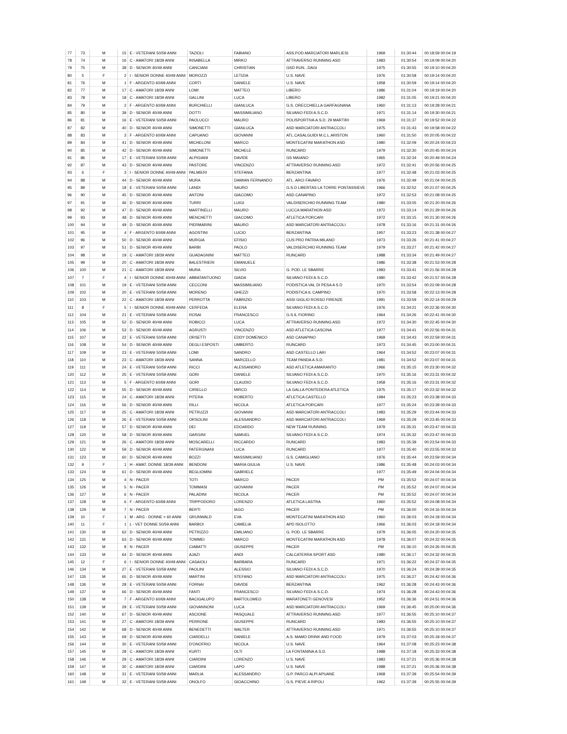| 77 | 73 | M | 15 | E - VETERANI 50/59 ANNI | TAZIOLI | FABIANO | ASS.POD.MARCIATORI MARLIESI | 1969 | 01:30:44 | 00:18:59 00:04:19 |
| 78 | 74 | M | 16 | C - AMATORI 18/39 ANNI | INSABELLA | MIRKO | ATTRAVERSO RUNNING ASD | 1983 | 01:30:54 | 00:19:09 00:04:20 |
| 79 | 75 | M | 38 | D - SENIOR 40/49 ANNI | CANCIANI | CHRISTIAN | GSD RUN...DAGI | 1975 | 01:30:55 | 00:19:10 00:04:20 |
| 80 | 5 | F | 2 | I - SENIOR DONNE 40/49 ANNI | MOROZZI | LETIZIA | U.S. NAVE | 1976 | 01:30:58 | 00:19:14 00:04:20 |
| 81 | 76 | M | 1 | F - ARGENTO 60/69 ANNI | CORTI | DANIELE | U.S. NAVE | 1958 | 01:30:59 | 00:19:14 00:04:20 |
| 82 | 77 | M | 17 | C - AMATORI 18/39 ANNI | LOMI | MATTEO | LIBERO | 1986 | 01:31:04 | 00:19:19 00:04:20 |
| 83 | 78 | M | 18 | C - AMATORI 18/39 ANNI | GALLINI | LUCA | LIBERO | 1982 | 01:31:05 | 00:19:21 00:04:20 |
| 84 | 79 | M | 2 | F - ARGENTO 60/69 ANNI | BURCHIELLI | GIANLUCA | G.S. ORECCHIELLA GARFAGNANA | 1960 | 01:31:13 | 00:19:28 00:04:21 |
| 85 | 80 | M | 39 | D - SENIOR 40/49 ANNI | DOTTI | MASSIMILIANO | SILVANO FEDI A.S.C.D. | 1971 | 01:31:14 | 00:19:30 00:04:21 |
| 86 | 81 | M | 16 | E - VETERANI 50/59 ANNI | PAOLUCCI | MAURO | POLISPORTIVA A.S.D. 29 MARTIRI | 1969 | 01:31:37 | 00:19:52 00:04:22 |
| 87 | 82 | M | 40 | D - SENIOR 40/49 ANNI | SIMONETTI | GIANLUCA | ASD MARCIATORI ANTRACCOLI | 1975 | 01:31:43 | 00:19:58 00:04:22 |
| 88 | 83 | M | 3 | F - ARGENTO 60/69 ANNI | CAPUANO | GIOVANNI | ATL.CASALGUIDI M.C.L.ARISTON | 1960 | 01:31:50 | 00:20:05 00:04:22 |
| 89 | 84 | M | 41 | D - SENIOR 40/49 ANNI | MICHELONI | MARCO | MONTECATINI MARATHON ASD | 1980 | 01:32:09 | 00:20:24 00:04:23 |
| 90 | 85 | M | 42 | D - SENIOR 40/49 ANNI | SIMONETTI | MICHELE | RUNCARD | 1979 | 01:32:30 | 00:20:45 00:04:24 |
| 91 | 86 | M | 17 | E - VETERANI 50/59 ANNI | ALPIGIANI | DAVIDE | GS MAIANO | 1965 | 01:32:34 | 00:20:49 00:04:24 |
| 92 | 87 | M | 43 | D - SENIOR 40/49 ANNI | PASTORE | VINCENZO | ATTRAVERSO RUNNING ASD | 1972 | 01:32:41 | 00:20:56 00:04:25 |
| 93 | 6 | F | 3 | I - SENIOR DONNE 40/49 ANNI | PALMIERI | STEFANIA | BERZANTINA | 1977 | 01:32:48 | 00:21:03 00:04:25 |
| 94 | 88 | M | 44 | D - SENIOR 40/49 ANNI | MURA | DAMIAN FERNANDO | ATL. ARCI FAVARO | 1976 | 01:32:49 | 00:21:04 00:04:25 |
| 95 | 89 | M | 18 | E - VETERANI 50/59 ANNI | LANDI | SAURO | G.S.D LIBERTAS LA TORRE PONTASSIEVE | 1966 | 01:32:52 | 00:21:07 00:04:25 |
| 96 | 90 | M | 45 | D - SENIOR 40/49 ANNI | ANTONI | GIACOMO | ASD CANAPINO | 1972 | 01:32:53 | 00:21:08 00:04:25 |
| 97 | 91 | M | 46 | D - SENIOR 40/49 ANNI | TURRI | LUIGI | VALDISERCHIO RUNNING TEAM | 1980 | 01:33:05 | 00:21:20 00:04:26 |
| 98 | 92 | M | 47 | D - SENIOR 40/49 ANNI | MARTINELLI | MAURO | LUCCA MARATHON ASD | 1972 | 01:33:14 | 00:21:29 00:04:26 |
| 99 | 93 | M | 48 | D - SENIOR 40/49 ANNI | MENCHETTI | GIACOMO | ATLETICA PORCARI | 1972 | 01:33:15 | 00:21:30 00:04:26 |
| 100 | 94 | M | 49 | D - SENIOR 40/49 ANNI | PIERMARINI | MAURO | ASD MARCIATORI ANTRACCOLI | 1978 | 01:33:16 | 00:21:31 00:04:26 |
| 101 | 95 | M | 4 | F - ARGENTO 60/69 ANNI | AGOSTINI | LUCIO | BERZANTINA | 1957 | 01:33:23 | 00:21:38 00:04:27 |
| 102 | 96 | M | 50 | D - SENIOR 40/49 ANNI | MURGIA | EFISIO | CUS PRO PATRIA MILANO | 1973 | 01:33:26 | 00:21:41 00:04:27 |
| 103 | 97 | M | 51 | D - SENIOR 40/49 ANNI | BARBI | PAOLO | VALDISERCHIO RUNNING TEAM | 1979 | 01:33:27 | 00:21:42 00:04:27 |
| 104 | 98 | M | 19 | C - AMATORI 18/39 ANNI | GUADAGNINI | MATTEO | RUNCARD | 1988 | 01:33:34 | 00:21:49 00:04:27 |
| 105 | 99 | M | 20 | C - AMATORI 18/39 ANNI | BALESTRIERI | EMANUELE | | 1986 | 01:33:38 | 00:21:53 00:04:28 |
| 106 | 100 | M | 21 | C - AMATORI 18/39 ANNI | MURA | SILVIO | G. POD. LE SBARRE | 1983 | 01:33:41 | 00:21:56 00:04:28 |
| 107 | 7 | F | 4 | I - SENIOR DONNE 40/49 ANNI | ABBATANTUONO | GIADA | SILVANO FEDI A.S.C.D. | 1980 | 01:33:42 | 00:21:57 00:04:28 |
| 108 | 101 | M | 19 | E - VETERANI 50/59 ANNI | CECCONI | MASSIMILIANO | PODISTICA VAL DI PESA A S D | 1970 | 01:33:54 | 00:22:09 00:04:28 |
| 109 | 102 | M | 20 | E - VETERANI 50/59 ANNI | MORENO | GHEZZI | PODISTICA IL CAMPINO | 1970 | 01:33:58 | 00:22:13 00:04:28 |
| 110 | 103 | M | 22 | C - AMATORI 18/39 ANNI | PERROTTA | FABRIZIO | ASSI GIGLIO ROSSO FIRENZE | 1991 | 01:33:59 | 00:22:14 00:04:29 |
| 111 | 8 | F | 5 | I - SENIOR DONNE 40/49 ANNI | CERFEDA | ELENA | SILVANO FEDI A.S.C.D. | 1976 | 01:34:21 | 00:22:36 00:04:30 |
| 112 | 104 | M | 21 | E - VETERANI 50/59 ANNI | ROSAI | FRANCESCO | G.S.IL FIORINO | 1964 | 01:34:26 | 00:22:41 00:04:30 |
| 113 | 105 | M | 52 | D - SENIOR 40/49 ANNI | ROBICCI | LUCA | ATTRAVERSO RUNNING ASD | 1972 | 01:34:30 | 00:22:45 00:04:30 |
| 114 | 106 | M | 53 | D - SENIOR 40/49 ANNI | AGRUSTI | VINCENZO | ASD ATLETICA CASCINA | 1977 | 01:34:41 | 00:22:56 00:04:31 |
| 115 | 107 | M | 22 | E - VETERANI 50/59 ANNI | ORSETTI | EDDY DOMENICO | ASD CANAPINO | 1969 | 01:34:43 | 00:22:59 00:04:31 |
| 116 | 108 | M | 54 | D - SENIOR 40/49 ANNI | DEGLI ESPOSTI | UMBERTO | RUNCARD | 1973 | 01:34:45 | 00:23:00 00:04:31 |
| 117 | 109 | M | 23 | E - VETERANI 50/59 ANNI | LOMI | SANDRO | ASD CASTELLO LARI | 1964 | 01:34:52 | 00:23:07 00:04:31 |
| 118 | 110 | M | 23 | C - AMATORI 18/39 ANNI | SANNA | MARCELLO | TEAM PANDA A.S.D. | 1981 | 01:34:52 | 00:23:07 00:04:31 |
| 119 | 111 | M | 24 | E - VETERANI 50/59 ANNI | RICCI | ALESSANDRO | ASD ATLETICA AMARANTO | 1966 | 01:35:15 | 00:23:30 00:04:32 |
| 120 | 112 | M | 25 | E - VETERANI 50/59 ANNI | GORI | DANIELE | SILVANO FEDI A.S.C.D. | 1970 | 01:35:16 | 00:23:31 00:04:32 |
| 121 | 113 | M | 5 | F - ARGENTO 60/69 ANNI | GORI | CLAUDIO | SILVANO FEDI A.S.C.D. | 1958 | 01:35:16 | 00:23:31 00:04:32 |
| 122 | 114 | M | 55 | D - SENIOR 40/49 ANNI | CIRIELLO | MIRCO | LA GALLA PONTEDERA ATLETICA | 1975 | 01:35:17 | 00:23:32 00:04:32 |
| 123 | 115 | M | 24 | C - AMATORI 18/39 ANNI | PITERA | ROBERTO | ATLETICA CASTELLO | 1984 | 01:35:23 | 00:23:38 00:04:33 |
| 124 | 116 | M | 56 | D - SENIOR 40/49 ANNI | RILLI | NICOLA | ATLETICA PORCARI | 1977 | 01:35:24 | 00:23:39 00:04:33 |
| 125 | 117 | M | 25 | C - AMATORI 18/39 ANNI | PETRUZZI | GIOVANNI | ASD MARCIATORI ANTRACCOLI | 1983 | 01:35:29 | 00:23:44 00:04:33 |
| 126 | 118 | M | 26 | E - VETERANI 50/59 ANNI | ORSOLINI | ALESSANDRO | ASD MARCIATORI ANTRACCOLI | 1969 | 01:35:29 | 00:23:45 00:04:33 |
| 127 | 119 | M | 57 | D - SENIOR 40/49 ANNI | DEI | EDOARDO | NEW TEAM RUNNING | 1979 | 01:35:31 | 00:23:47 00:04:33 |
| 128 | 120 | M | 58 | D - SENIOR 40/49 ANNI | GARGINI | SAMUEL | SILVANO FEDI A.S.C.D. | 1974 | 01:35:32 | 00:23:47 00:04:33 |
| 129 | 121 | M | 26 | C - AMATORI 18/39 ANNI | MOSCARELLI | RICCARDO | RUNCARD | 1983 | 01:35:39 | 00:23:54 00:04:33 |
| 130 | 122 | M | 59 | D - SENIOR 40/49 ANNI | PATERGNANI | LUCA | RUNCARD | 1977 | 01:35:40 | 00:23:55 00:04:33 |
| 131 | 123 | M | 60 | D - SENIOR 40/49 ANNI | BOZZI | MASSIMILIANO | G.S. CAMIGLIANO | 1976 | 01:35:44 | 00:23:59 00:04:34 |
| 132 | 9 | F | 1 | H - AMAT. DONNE 18/39 ANNI | BENDONI | MARIA GIULIA | U.S. NAVE | 1986 | 01:35:48 | 00:24:03 00:04:34 |
| 133 | 124 | M | 61 | D - SENIOR 40/49 ANNI | BEGLIOMINI | GABRIELE | | 1977 | 01:35:49 | 00:24:04 00:04:34 |
| 134 | 125 | M | 4 | N - PACER | TOTI | MARCO | PACER | PM | 01:35:52 | 00:24:07 00:04:34 |
| 135 | 126 | M | 5 | N - PACER | TOMMASI | GIOVANNI | PACER | PM | 01:35:52 | 00:24:07 00:04:34 |
| 136 | 127 | M | 6 | N - PACER | PALADINI | NICOLA | PACER | PM | 01:35:52 | 00:24:07 00:04:34 |
| 137 | 128 | M | 6 | F - ARGENTO 60/69 ANNI | TRIPPODORO | LORENZO | ATLETICA LASTRA | 1960 | 01:35:52 | 00:24:08 00:04:34 |
| 138 | 129 | M | 7 | N - PACER | BERTI | IAGO | PACER | PM | 01:36:00 | 00:24:16 00:04:34 |
| 139 | 10 | F | 1 | M - ARG - DONNE > 60 ANNI | GRUNWALD | EVA | MONTECATINI MARATHON ASD | 1960 | 01:36:03 | 00:24:18 00:04:34 |
| 140 | 11 | F | 1 | L - VET DONNE 50/59 ANNI | BARBOI | CAMELIA | APD ISOLOTTO | 1966 | 01:36:03 | 00:24:18 00:04:34 |
| 141 | 130 | M | 62 | D - SENIOR 40/49 ANNI | PETRIZZO | EMILIANO | G. POD. LE SBARRE | 1979 | 01:36:05 | 00:24:20 00:04:35 |
| 142 | 131 | M | 63 | D - SENIOR 40/49 ANNI | TOMMEI | MARCO | MONTECATINI MARATHON ASD | 1978 | 01:36:07 | 00:24:22 00:04:35 |
| 143 | 132 | M | 8 | N - PACER | CIABATTI | GIUSEPPE | PACER | PM | 01:36:10 | 00:24:26 00:04:35 |
| 144 | 133 | M | 64 | D - SENIOR 40/49 ANNI | AJAZI | ANDI | CALCATERRA SPORT ASD | 1980 | 01:36:17 | 00:24:32 00:04:35 |
| 145 | 12 | F | 6 | I - SENIOR DONNE 40/49 ANNI | CASAIOLI | BARBARA | RUNCARD | 1971 | 01:36:22 | 00:24:37 00:04:35 |
| 146 | 134 | M | 27 | E - VETERANI 50/59 ANNI | PAOLINI | ALESSIO | SILVANO FEDI A.S.C.D. | 1970 | 01:36:24 | 00:24:39 00:04:35 |
| 147 | 135 | M | 65 | D - SENIOR 40/49 ANNI | MARTINI | STEFANO | ASD MARCIATORI ANTRACCOLI | 1975 | 01:36:27 | 00:24:42 00:04:36 |
| 148 | 136 | M | 28 | E - VETERANI 50/59 ANNI | FORNAI | DAVIDE | BERZANTINA | 1962 | 01:36:28 | 00:24:43 00:04:36 |
| 149 | 137 | M | 66 | D - SENIOR 40/49 ANNI | FANTI | FRANCESCO | SILVANO FEDI A.S.C.D. | 1974 | 01:36:28 | 00:24:43 00:04:36 |
| 150 | 138 | M | 7 | F - ARGENTO 60/69 ANNI | BACIGALUPO | BARTOLOMEO | MARATONETI GENOVESI | 1952 | 01:36:36 | 00:24:51 00:04:36 |
| 151 | 139 | M | 29 | E - VETERANI 50/59 ANNI | GIOVANNONI | LUCA | ASD MARCIATORI ANTRACCOLI | 1969 | 01:36:45 | 00:25:00 00:04:36 |
| 152 | 140 | M | 67 | D - SENIOR 40/49 ANNI | ASCIONE | PASQUALE | ATTRAVERSO RUNNING ASD | 1977 | 01:36:55 | 00:25:10 00:04:37 |
| 153 | 141 | M | 27 | C - AMATORI 18/39 ANNI | PERRONE | GIUSEPPE | RUNCARD | 1983 | 01:36:55 | 00:25:10 00:04:37 |
| 154 | 142 | M | 68 | D - SENIOR 40/49 ANNI | BENEDETTI | WALTER | ATTRAVERSO RUNNING ASD | 1971 | 01:36:55 | 00:25:10 00:04:37 |
| 155 | 143 | M | 69 | D - SENIOR 40/49 ANNI | CIARDELLI | DANIELE | A.S. MAMO DRINK AND FOOD | 1979 | 01:37:03 | 00:25:18 00:04:37 |
| 156 | 144 | M | 30 | E - VETERANI 50/59 ANNI | D'ONOFRIO | NICOLA | U.S. NAVE | 1964 | 01:37:08 | 00:25:23 00:04:38 |
| 157 | 145 | M | 28 | C - AMATORI 18/39 ANNI | KURTI | OLTI | LA FONTANINA A.S.D. | 1988 | 01:37:18 | 00:25:33 00:04:38 |
| 158 | 146 | M | 29 | C - AMATORI 18/39 ANNI | CIARDINI | LORENZO | U.S. NAVE | 1983 | 01:37:21 | 00:25:36 00:04:38 |
| 159 | 147 | M | 30 | C - AMATORI 18/39 ANNI | CIARDINI | LAPO | U.S. NAVE | 1988 | 01:37:21 | 00:25:36 00:04:38 |
| 160 | 148 | M | 31 | E - VETERANI 50/59 ANNI | MARLIA | ALESSANDRO | G.P. PARCO ALPI APUANE | 1968 | 01:37:39 | 00:25:54 00:04:39 |
| 161 | 149 | M | 32 | E - VETERANI 50/59 ANNI | ONOLFO | GIOACCHINO | G.S. PIEVE A RIPOLI | 1962 | 01:37:39 | 00:25:55 00:04:39 |